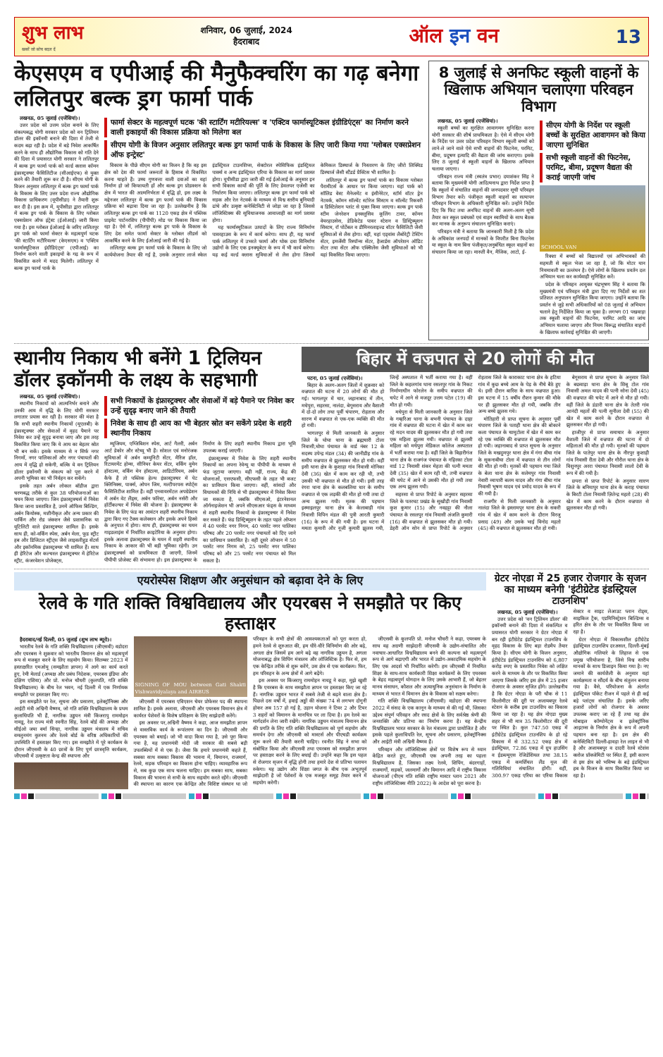शुभ लाभ
खबरें जो सोच बदल दें
शनिवार, 06 जुलाई, 2024
हैदराबाद
ऑल इन वन 13
केएसएम व एपीआई की मैनुफैक्चरिंग का गढ़ बनेगा ललितपुर बल्क ड्रग फार्मा पार्क
लखनऊ, 05 जुलाई (एजेंसियां)।
उत्तर प्रदेश को उत्तम प्रदेश बनाने के लिए संकल्पबद्ध योगी सरकार प्रदेश को वन ट्रिलियन डॉलर की इकॉनमी बनाने की दिशा में तेजी से कदम बढ़ा रही है। प्रदेश में बड़े निवेश आकर्षित करने के साथ ही औद्योगिक विकास को गति देने की दिशा में प्रयासरत योगी सरकार ने ललितपुर में बल्क ड्रग फार्मा पार्क को वर्ल्ड क्लास कॉमन इंफ्रास्ट्रक्चर फैसिलिटीज (सीआईएफ) से युक्त करने की तैयारी शुरू कर दी है। सीएम योगी के विजन अनुसार ललितपुर में बल्क ड्रग फार्मा पार्क के विकास के लिए उत्तर प्रदेश राज्य औद्योगिक विकास प्राधिकरण (यूपीसीडा) ने तैयारी शुरू कर दी है। इस क्रम में, यूपीसीडा द्वारा ललितपुर में बल्क ड्रग पार्क के विकास के लिए ग्लोबल एक्सप्रेशन ऑफ इंट्रेस्ट (ईओआई) जारी किया गया है। इस ग्लोबल ईओआई के जरिए ललितपुर ड्रग पार्क को फार्मा सेक्टर के महत्वपूर्ण घटक 'की स्टार्टिंग मटीरियल्स' (केएसएम) व 'एक्टिव फार्मास्यूटिकल इंग्रीडिएंट्स' (एपीआई) का निर्माण करने वाली इकाइयों के गढ़ के रूप में विकसित करने में मदद मिलेगी। ललितपुर में बल्क ड्रग फार्मा पार्क के
फार्मा सेक्टर के महत्वपूर्ण घटक 'की स्टार्टिंग मटीरियल्स' व 'एक्टिव फार्मास्यूटिकल इंग्रीडिएंट्स' का निर्माण करने वाली इकाइयों की विकास प्रक्रिया को मिलेगा बल
सीएम योगी के विजन अनुसार ललितपुर बल्क ड्रग फार्मा पार्क के विकास के लिए जारी किया गया 'ग्लोबल एक्सप्रेशन ऑफ इन्ट्रेस्ट'
विकास के पीछे सीएम योगी का विजन है कि वह इस क्षेत्र को देश की फार्मा जरूरतों के हिसाब से विकसित करना चाहते हैं। उच्च गुणवत्ता वाली दवाओं का यहां निर्माण हो जो किफायती हों और बल्क ड्रग प्रोडक्शन के क्षेत्र में भारत की आत्मनिर्भरता में वृद्धि हो, इस लक्ष्य के मद्देनजर ललितपुर में बल्क ड्रग फार्मा पार्क की विकास प्रक्रिया को बढ़ावा दिया जा रहा है। उल्लेखनीय है कि ललितपुर बल्क ड्रग पार्क का 1120 एकड़ क्षेत्र में पब्लिक प्राइवेट पार्टनरशिप (पीपीपी) मोड पर विकास किया जा रहा है। ऐसे में, ललितपुर बल्क ड्रग पार्क के विकास के लिए देश समेत फार्मा सेक्टर के ग्लोबल लीडर्स को आकर्षित करने के लिए ईओआई जारी की गई है।
ललितपुर बल्क ड्रग फार्मा पार्क के विकास के लिए जो कार्ययोजना तैयार की गई है, उसके अनुसार लार्ज स्केल इंडस्ट्रियल टाउनशिप्स, सेक्टोरल स्पेसिफिक इंडस्ट्रियल पार्क्स व अन्य इंडस्ट्रियल एरिया के विकास का मार्ग प्रशस्त होगा। यूपीसीडा द्वारा जारी की गई ईओआई के अनुसार इन सभी विकास कार्यों की पूर्ति के लिए डेवलपर एजेंसी का निर्धारण किया जाएगा। ललितपुर बल्क ड्रग फार्मा पार्क को सड़क और रेल नेटवर्क के माध्यम से विश्व स्तरीय बुनियादी ढांचे और उत्कृष्ट कनेक्टिविटी से जोड़ा जा रहा है जिससे लॉजिस्टिक्स की सुविधाजनक आवाजाही का मार्ग प्रशस्त होगा।
यह फार्मास्यूटिकल उत्पादों के लिए राज्य विनिर्माण पावरहाउस के रूप में कार्य करेगा। साथ ही, यह फार्मा पार्क ललितपुर में उभरते फार्मा और थोक दवा विनिर्माण उद्योगों के लिए एक इनक्यूबेटर के रूप में भी कार्य करेगा। यह कई वर्ल्ड क्लास सुविधाओं से लैस होगा जिसमें केमिकल डिस्चार्ज के निस्तारण के लिए जीरो लिक्विड डिस्चार्ज जैसी स्टैंडर्ड प्रैक्टिस भी शामिल है।
ललितपुर में बल्क ड्रग फार्मा पार्क का विकास ग्लोबल पैरामीटर्स के आधार पर किया जाएगा। यहां पार्क को सॉलिड वेस्ट मैनेजमेंट व इंसीनेरेटर, स्टॉर्म वॉटर ड्रेन नेटवर्क, कॉमन सॉल्वेंट स्टोरेज सिस्टम व सॉल्वेंट रिकवरी व डिस्टिलेशन प्लांट से युक्त किया जाएगा। बल्क ड्रग पार्क स्टीम जेनरेशन इनक्लूसिव कूलिंग टावर, कॉमन वेयरहाउसेस, डेडिकेटेड पावर स्टेशन व डिस्ट्रिब्यूशन सिस्टम, रॉ पोर्टेबल व डीमिनरलाइज्ड वॉटर फैसिलिटी जैसी सुविधाओं से लैस होगा। वहीं, यहां एड्वांस लैबोरेट्री टेस्टिंग सेंटर, इमर्जेंसी रिस्पॉन्स सेंटर, हैजार्डस ऑपरेशन ऑडिट सेंटर तथा सेंटर ऑफ एक्सिलेंस जैसी सुविधाओं को भी यहां विकसित किया जाएगा।
8 जुलाई से अनफिट स्कूली वाहनों के खिलाफ अभियान चलाएगा परिवहन विभाग
लखनऊ, 05 जुलाई (एजेंसियां)।
स्कूली बच्चों का सुरक्षित आवागमन सुनिश्चित करना योगी सरकार की शीर्ष प्राथमिकता है। ऐसे में सीएम योगी के निर्देश पर उत्तर प्रदेश परिवहन विभाग स्कूली बच्चों को लाने-ले जाने वाले ऐसे सभी वाहनों की फिटनेस, परमिट, बीमा, प्रदूषण इत्यादि की वैद्यता की जांच कराएगा। इसके लिए 8 जुलाई से स्कूली वाहनों के खिलाफ अभियान चलाया जाएगा।
परिवहन राज्य मंत्री (स्वतंत्र प्रभार) दयाशंकर सिंह ने बताया कि मुख्यमंत्री योगी आदित्यनाथ द्वारा निर्देश प्राप्त है कि स्कूलों में संचालित वाहनों की जनपदवार सूची परिवहन विभाग तैयार करें। पंजीकृत स्कूली वाहनों का सत्यापन परिवहन विभाग के अधिकारी सुनिश्चित करें। उन्होंने निर्देश दिए कि फिट तथा अनफिट वाहनों की अलग-अलग सूची तैयार कर स्कूल प्रबंधकों एवं वाहन स्वामियों के साथ बैठक कर मानक के अनुरूप संचालन सुनिश्चित कराएं।
परिवहन मंत्री ने बताया कि जानकारी मिली है कि प्रदेश के अधिकांश जनपदों में मानकों के विपरीत बिना फिटनेस या स्कूल के नाम बिना पंजीकृत/अनुबंधित स्कूल वाहनों का संचालन किया जा रहा। मारुती वैन, मैजिक, आटो, ई-
सीएम योगी के निर्देश पर स्कूली बच्चों के सुरक्षित आवागमन को किया जाएगा सुनिश्चित
सभी स्कूली वाहनों की फिटनेस, परमिट, बीमा, प्रदूषण वैद्यता की कराई जाएगी जांच
SCHOOL VAN
रिक्शा में बच्चों को विद्यालयों एवं अभिभावकों की सहमती से स्कूल भेजा जा रहा है, जो कि मोटर यान नियमावली का उल्लंघन है। ऐसे लोगों के खिलाफ प्रवर्तन दल अभियान चला कर कार्यवाही सुनिश्चित करें।
प्रदेश के परिवहन आयुक्त चंद्रभूषण सिंह ने बताया कि मुख्यमंत्री एवं परिवहन मंत्री द्वारा दिए गए निर्देशों का शत प्रतिशत अनुपालन सुनिश्चित किया जाएगा। उन्होंने बताया कि प्रवर्तन से जुड़े सभी अधिकारियों को 08 जुलाई से अभियान चलाने हेतु निर्देशित किया जा चुका है। लगभग 01 पखवाड़ा तक स्कूली वाहनों की फिटनेस, परमिट आदि का जांच अभियान चलाया जाएगा और नियम विरूद्ध संचालित वाहनों के खिलाफ कार्रवाई सुनिश्चित की जाएगी।
स्थानीय निकाय भी बनेंगे 1 ट्रिलियन डॉलर इकॉनमी के लक्ष्य के सहभागी
लखनऊ, 05 जुलाई (एजेंसियां)।
स्थानीय निकायों को आत्मनिर्भर बनाने और उनकी आय में वृद्धि के लिए योगी सरकार लगातार प्रयास कर रही है। सरकार की मंशा है कि सभी शहरी स्थानीय निकायों (यूएलबी) के इंफ्रास्ट्रक्चर और सेवाओं में वृहद पैमाने पर निवेश कर उन्हें सुदृढ़ बनाया जाए और इस तरह विकसित किया जाए कि ये आय का बेहतर स्रोत भी बन सकें। इसके माध्यम से न सिर्फ नगर निगमों, नगर पालिकाओं और नगर पंचायतों की आय में वृद्धि हो सकेगी, बल्कि ये वन ट्रिलियन डॉलर इकॉनमी के संकल्प को पूरा करने में अपनी भूमिका का भी निर्वहन कर सकेंगे।
इसके तहत अर्बन लोकल बॉडीज द्वारा चरणबद्ध तरीके से कुल 38 परियोजनाओं का चयन किया जाएगा। जिन इंफ्रास्ट्रक्चर्स में निवेश किया जाना प्रस्तावित है, उनमें ऑफिस बिल्डिंग, अर्बन कियोस्क, मशीनीकृत और अन्य प्रकार की पार्किंग और रोड जंक्शन जैसे प्रशासनिक या यूटिलिटी वाले इंफ्रास्ट्रक्चर शामिल हैं। इसके साथ ही, को-वर्किंग स्पेस, अर्बन मेला, फूड स्ट्रीट हब और डिजिटल स्ट्रीट्स जैसे लाइवलीहुड सेंटर्स और इकॉनमिक इंफ्रास्ट्रक्चर भी शामिल हैं। साथ ही हेरिटेज और कल्चरल इंफ्रास्ट्रक्चर में हेरिटेज स्ट्रीट, कंजरवेशन प्रोजेक्ट्स,
सभी निकायों के इंफ्रास्ट्रक्चर और सेवाओं में बड़े पैमाने पर निवेश कर उन्हें सुदृढ़ बनाए जाने की तैयारी
निवेश के साथ ही आय का भी बेहतर स्रोत बन सकेंगे प्रदेश के शहरी स्थानीय निकाय
म्यूजियम, एग्जिबिशन स्पेस, आर्ट गैलरी, अर्बन आर्ट डेकोर और स्टेच्यू भी हैं। सोशल एवं मनोरंजक सुविधाओं में अर्बन कम्युनिटी सेंटर, मैरिज हॉल, रिटायरमेंट होम्स, सीनियर केयर सेंटर, वर्किंग वुमेन हॉस्टल्स, वर्किंग मेन हॉस्टल्स, आडिटोरियम, अर्बन कैफे हैं तो पब्लिक हेल्थ इंफ्रास्ट्रक्चर में पेट क्लिनिक्स, पार्क्स, ओपन जिम, मल्टीपरपस स्पोर्ट्स फैसिलिटीज शामिल हैं। वहीं एनवायरमेंटल अपग्रेडेशन में अर्बन वेट लैंड्स, अर्बन फॉरेस्ट, अर्बन नर्सरी और हॉर्टीकल्चर में निवेश की योजना है। इंफ्रास्ट्रक्चर के निवेश के लिए फंड का आवंटन शहरी स्थानीय निकाय द्वारा किए गए टैक्स कलेक्शन और इसके अपने हिस्से के अनुपात में होगा। साथ ही, इंफ्रास्ट्रक्चर का चयन गाइडलाइंस में निर्धारित क्राइटेरिया के अनुसार होगा। इसके अलावा इंफ्रास्ट्रक्चर के चयन में शहरी स्थानीय निकाय के आकार की भी बड़ी भूमिका रहेगी। उन इंफ्रास्ट्रक्चर्स को प्राथमिकता दी जाएगी, जिनमें पीपीपी प्रोजेक्ट की संभावना हो। इस इंफ्रास्ट्रक्चर के निर्माण के लिए शहरी स्थानीय निकाय द्वारा भूमि उपलब्ध कराई जाएगी।
इंफ्रास्ट्रक्चर में निवेश के लिए शहरी स्थानीय निकायों का अपना रेवेन्यू या पीपीपी के माध्यम से फंड जुटाया जाएगा। यही नहीं, राज्य, केंद्र की योजनाओं, एसएफसी, सीएफसी के तहत भी बजट का प्राविधान किया जाएगा। वहीं, सांसदों और विधायकों की निधि से भी इंफ्रास्ट्रक्चर में निवेश किया जा सकता है, जबकि सीएसओ, इंटरनेशनल ऑर्गनाइजेशन भी अपने सीएसआर फंड्स के माध्यम से शहरी स्थानीय निकायों के इंफ्रास्ट्रक्चर में निवेश कर सकते हैं। फंड डिस्ट्रिब्यूशन के तहत पहले ऑप्शन में 40 परसेंट नगर निगम, 40 परसेंट नगर पालिका परिषद और 20 परसेंट नगर पंचायतों को दिए जाने का प्राविधान प्रस्तावित है। वहीं दूसरे ऑप्शन में 50 परसेंट नगर निगम को, 25 परसेंट नगर पालिका परिषद को और 25 परसेंट नगर पंचायत को मिल सकता है।
बिहार में वज्रपात से 20 लोगों की मौत
पटना, 05 जुलाई (एजेंसियां)।
बिहार के अलग-अलग जिलों में शुक्रवार को वज्रपात की घटना में 20 लोगों की मौत हो गई। भागलपुर में चार, जहानाबाद में तीन, मधेपुरा, सहरसा, नालंदा, बेगूसराय और वैशाली में दो-दो लोग तथा पूर्वी चंपारण, रोहतास और सारण में वज्रपात से एक-एक व्यक्ति की मौत हो गयी।
भागलपुर से मिली जानकारी के अनुसार जिले के घोघा थाना के ब्रह्मचारी टोला निवासी,घोघा पंचायत के वार्ड नंबर 12 के सदस्य उपेन्द्र मंडल (34) की जानीडीह गांव के समीप वज्रपात से झुलसकर मौत हो गयी। वहीं इसी थाना क्षेत्र के कुशाहा गांव निवासी मोनिका देवी (36) खेत में काम कर रही थी, तभी उसकी भी वज्रपात से मौत हो गयी। इसी तरह रंगरा थाना क्षेत्र के कलबलिया धार के समीप वज्रपात से एक लड़की की मौत हो गयी तथा दो अन्य झुलस गयी। मृतक की पहचान इस्माइलपुर थाना क्षेत्र के केलाबाड़ी गांव निवासी विपिन मंडल की पुत्री आरती कुमारी (16) के रूप में की गयी है। इस घटना में ममता कुमारी और नूजी कुमारी झुलस गयी, जिन्हें अस्पताल में भर्ती कराया गया है। वहीं जिले के कहलगांव थाना रसलपुर गांव के निकट निर्माणाधीन फोरलेन के समीप वज्रपात की चपेट में आने से मजदूर उत्तम पटेल (19) की मौत हो गयी।
मधेपुरा से मिली जानकारी के अनुसार जिले के गम्हरिआ थाना के बभनी पंचायत के दाहा गांव में वज्रपात की घटना में खेत में काम कर रहे मदन यादव की झुलसकर मौत हो गयी तथा एक महिला झुलस गयी। वज्रपात से झुलसी महिला को मधेपुरा मेडिकल कॉलेज अस्पताल में भर्ती कराया गया है। वहीं जिले के बिहारीगंज थाना क्षेत्र के राजगंज पंचायत के गहिरका टोला वार्ड 12 निवासी शंकर मेहता की पत्नी ममता देवी (35) खेत में काम रही थी, तभी वज्रपात की चपेट में आने से उसकी मौत हो गयी तथा एक अन्य झुलस गयी।
सहरसा से प्राप्त रिपोर्ट के अनुसार सहरसा जिले के पतरघट प्रखंड के सुखौड़ी गांव निवासी कुश कुमार (15) और नवहट्टा की नौला पंचायत के रसलपुर गांव निवासी अंजलि कुमारी (16) की वज्रपात से झुलसकर मौत हो गयी। डेहरी ऑन सोन से प्राप्त रिपोर्ट के अनुसार रोहतास जिले के काराकाट थाना क्षेत्र के हटिया गांव में कुछ बच्चे आम के पेड़ के नीचे बैठे हुए थे। इसी दौरान बारिश के साथ वज्रपात हुआ। इस घटना में 15 वर्षीय रौशन कुमार की मौके पर ही झुलसकर मौत हो गयी, जबकि तीन अन्य बच्चे झुलस गये।
मोतिहारी से प्राप्त सूचना के अनुसार पूर्वी चंपारण जिले के पताही थाना क्षेत्र की बोकाने कला पंचायत के चामुटोला में खेत में काम कर रहे एक व्यक्ति की वज्रपात से झुलसकर मौत हो गयी। जहानाबाद से प्राप्त सूचना के अनुसार जिले के मखदुमपुर थाना क्षेत्र में गंगा बीघा गांव के सुकनाबीघा टोला में वज्रपात से तीन लोगों की मौत हो गयी। मृतकों की पहचान गया जिले के बेला थाना क्षेत्र के सलेमपुर गांव निवासी नेवारी व्यापारी बलम यादव और गंगा बीघा गांव निवासी भूषण यादव एवं प्रमोद यादव के रूप में की गयी है।
राजगीर से मिली जानकारी के अनुसार नालंदा जिले के इस्लामपुर थाना क्षेत्र के सकरी गांव में खेत में काम करने के दौरान विरजु प्रसाद (49) और उसके भाई विनोद महतो (45) की वज्रपात से झुलसकर मौत हो गयी।
बेगूसराय से प्राप्त सूचना के अनुसार जिले के बछवाड़ा थाना क्षेत्र के शिबू टोल गांव निवासी अमल यादव की पत्नी सोना देवी (45) की वज्रपात की चपेट में आने से मौत हो गयी। वहीं जिले के डंडारी थाना क्षेत्र के तेतरी गांव आनंदी महतों की पत्नी सुनीला देवी (55) की खेत में काम करने के दौरान वज्रपात से झुलसकर मौत हो गयी।
हाजीपुर से प्राप्त समाचार के अनुसार वैशाली जिले में वज्रपात की घटना में दो महिलाओं की मौत हो गयी। मृतकों की पहचान जिले के पातेपुर थाना क्षेत्र के नीरपुर कुशाही गांव निवासी रीता देवी और गौरौल थाना क्षेत्र के विशुनपुर अररा पंचायत निवासी लालो देवी के रूप में की गयी है।
छपरा से प्राप्त रिपोर्ट के अनुसार सारण जिले के बनियापुर थाना क्षेत्र के कराह पंचायत के बिरटी टोला निवासी ज़ितेन्द्र महतो (28) की खेत में काम करने के दौरान वज्रपात से झुलसकर मौत हो गयी।
एयरोस्पेस शिक्षण और अनुसंधान को बढ़ावा देने के लिए
रेलवे के गति शक्ति विश्वविद्यालय और एयरबस ने समझौते पर किए हस्ताक्षर
हैदराबाद/नई दिल्ली, 05 जुलाई (शुभ लाभ ब्यूरो)।
भारतीय रेलवे के गति शक्ति विश्वविद्यालय (जीएसवी) वडोदरा और एयरबस ने शुक्रवार को भारतीय विमानन क्षेत्र को महत्वपूर्ण रूप से मजबूत करने के लिए सहयोग किया। सितम्बर 2023 में हस्ताक्षरित एमओयू (समझौता ज्ञापन) में आगे का कार्य करते हुए, रेमी मेलार्ड (अध्यक्ष और प्रबंध निदेशक, एयरबस इंडिया और दक्षिण एशिया) और प्रो. मनोज चौधरी (कुलपति, गति शक्ति विश्वविद्यालय) के बीच रेल भवन, नई दिल्ली में एक निर्णायक समझौते पर हस्ताक्षर किए गए।
इस समझौते पर रेल, सूचना और प्रसारण, इलेक्ट्रॉनिक्स और आईटी मंत्री अश्विनी वैष्णव, जो गति शक्ति विश्वविद्यालय के प्रथम कुलाधिपति भी हैं, नागरिक उड्डयन मंत्री किंजरापु राममोहन नायडू, रेल राज्य मंत्री रवनीत सिंह, रेलवे बोर्ड की अध्यक्ष और सीईओ जया वर्मा सिन्हा, नागरिक उड्डयन मंत्रालय में सचिव वमलुनमंग वुलनम और रेलवे बोर्ड के वरिष्ठ अधिकारियों की उपस्थिति में हस्ताक्षर किए गए। इस समझौते में पूरे कार्यक्रम के दौरान जीएसवी के 40 छात्रों के लिए पूर्ण छात्रवृत्ति कार्यक्रम, जीएसवी में उत्कृष्टता केन्द्र की स्थापना और
SIGNING OF MOU between Gati Shakti Vishwavidyalaya and AIRBUS
जीएसवी में एयरबस एविएशन चेयर प्रोफेसर पद की स्थापना शामिल है। इसके अलावा, जीएसवी और एयरबस विमानन क्षेत्र में कार्यरत पेशेवरों के विशेष प्रशिक्षण के लिए साझेदारी करेंगे।
इस अवसर पर,अश्विनी वैष्णव ने कहा, आज समझौता ज्ञापन से वास्तविक कार्य के रूपांतरण का दिन है। जीएसवी और एयरबस को बधाई। जो भी वादा किया गया है, उसे पूरा किया गया है, यह प्रधानमंत्री मोदी जी सरकार की सबसे बड़ी उपलब्धियों में से एक है। जैसा कि हमारे प्रधानमंत्री कहते हैं, सबका साथ सबका विकास की भावना में, विमानन, राजमार्ग, रेलवे, सड़क परिवहन का विकास होना चाहिए। व्यावहारिक रूप से, सब कुछ एक साथ चलना चाहिए। हम सबका साथ, सबका विकास की भावना से सभी के साथ सहयोग करते रहेंगे। जीएसवी की स्थापना का कारण एक केन्द्रित और विशिष्ट संस्थान था जो परिवहन के सभी क्षेत्रों की आवश्यकताओं को पूरा करता हो, हमने रेलवे से शुरुआत की, हम धीरे-धीरे विनिर्माण की ओर बढ़े, अगला क्षेत्र जिसमें हम आगे बढ़े वह नागरिक उड्डयन है, अगला योजनाबद्ध क्षेत्र शिपिंग मंत्रालय और लॉजिस्टिक है। फिर से, हम एक केन्द्रित तरीके से शुरू करेंगे, उस क्षेत्र से एक कार्यक्रम। फिर, हम परिवहन के अन्य क्षेत्रों में आगे बढ़ेंगे।
इस अवसर पर किंजरापु राममोहन नायडू ने कहा, मुझे खुशी है कि एयरबस के साथ समझौता ज्ञापन पर हस्ताक्षर किए जा रहे हैं। नागरिक उड्डयन भारत में सबसे तेजी से बढ़ने वाला क्षेत्र है। पिछले दस वर्षों में, हवाई अड्डों की संख्या 74 से लगभग दोगुनी होकर अब 157 हो गई है, उड़ान योजना ने टियर 2 और टियर 3 शहरों को विमानन के मानचित्र पर ला दिया है। हम रेलवे का मार्गदर्शन लेना जारी रखेंगे। नागरिक उड्डयन मंत्रालय विमानन क्षेत्र की प्रगति के लिए गति शक्ति विश्वविद्यालय को पूर्ण सहयोग और समर्थन देगा और जीएसवी को मास्टर्स और पीएचडी कार्यक्रम शुरू करने की तैयारी करनी चाहिए। रवनीत सिंह ने सभा को संबोधित किया और जीएसवी तथा एयरबस को समझौता ज्ञापन पर हस्ताक्षर करने के लिए बधाई दी। उन्होंने कहा कि इस पहल से रोजगार सृजन में वृद्धि होगी तथा हमारे देश से प्रतिभा पलायन रुकेगा। यह उद्योग और शिक्षा जगत के बीच एक अभूतपूर्व साझेदारी है जो पेशेवरों के एक मजबूत समूह तैयार करने में सहयोग करेगी।
जीएसवी के कुलपति प्रो. मनोज चौधरी ने कहा, एयरबस के साथ यह अग्रणी साझेदारी जीएसवी के उद्योग-संचालित और नवाचार-आधारित विश्वविद्यालय बनने की कल्पना को महत्वपूर्ण रूप से आगे बढ़ाएगी और भारत में उद्योग-अकादमिक सहयोग के लिए एक आदर्श भी निर्धारित करेगी। हम जीएसवी में नियमित शिक्षा के साथ-साथ कार्यकारी शिक्षा कार्यक्रमों के लिए एयरबस के बेहद महत्वपूर्ण योगदान के लिए उसके आभारी हैं, जो बेहतर मानव संसाधन, कौशल और अत्याधुनिक अनुसंधान के निर्माण के माध्यम से भारत में विमानन क्षेत्र के विकास को सक्षम करेगा।
गति शक्ति विश्वविद्यालय (जीएसवी) वडोदरा की स्थापना 2022 में संसद के एक कानून के माध्यम से की गई थी, जिसका उद्देश्य संपूर्ण परिवहन और रसद क्षेत्रों के लिए सर्वश्रेष्ठ श्रेणी की जनशक्ति और प्रतिभा का निर्माण करना है। यह केन्द्रीय विश्वविद्यालय भारत सरकार के रेल मंत्रालय द्वारा प्रायोजित है और इसके पहले कुलाधिपति रेल, सूचना और प्रसारण, इलेक्ट्रॉनिक्स और आईटी मंत्री अश्विनी वैष्णव हैं।
परिवहन और लॉजिस्टिक्स क्षेत्रों पर विशेष रूप से ध्यान केंद्रित करते हुए, जीएसवी एक अपनी तरह का पहला विश्वविद्यालय है, जिसका लक्ष्य रेलवे, शिपिंग, बंदरगाहों, राजमार्गों, सड़कों, जलमार्गों और विमानन आदि में राष्ट्रीय विकास योजनाओं (पीएम गति शक्ति राष्ट्रीय मास्टर प्लान 2021 और राष्ट्रीय लॉजिस्टिक्स नीति 2022) के आदेश को पूरा करना है।
ग्रेटर नोएडा में 25 हजार रोजगार के सृजन का माध्यम बनेगी 'इंटीग्रेटेड इंडस्ट्रियल टाउनशिप'
लखनऊ, 05 जुलाई (एजेंसियां)।
उत्तर प्रदेश को 'वन ट्रिलियन डॉलर' की इकॉनमी बनाने की दिशा में संकल्पित व प्रयासरत योगी सरकार ने ग्रेटर नोएडा में बन रही इंटीग्रेटेड इंडस्ट्रियल टाउनशिप के वृहद विकास के लिए बड़ा रोडमैप तैयार किया है। सीएम योगी के विजन अनुसार, इंटीग्रेटेड इंडस्ट्रियल टाउनशिप को 6,807 करोड़ रुपए के प्रस्तावित निवेश को लक्षित करने के माध्यम के तौर पर विकसित किया जाएगा जिसके जरिए इस क्षेत्र में 25 हजार रोजगार के अवसर सृजित होंगे। उल्लेखनीय है कि ग्रेटर नोएडा के परी चौक से 11 किलोमीटर की दूरी पर अजायबपुर रेलवे स्टेशन के करीब इस टाउनशिप का विकास किया जा रहा है। यह क्षेत्र नोएडा मुख्य शहर से भी मात्र 35 किलोमीटर की दूरी पर स्थित है। कुल 747.50 एकड़ में इंटीग्रेटेड इंडस्ट्रियल टाउनशिप के हो रहे विकास में से 332.52 एकड़ क्षेत्र में इंडस्ट्रियल, 72.86 एकड़ में ग्रुप हाउसिंग व ईडब्ल्यूएस रेजिडेंशियल तथा 38.15 एकड़ में कमर्शियल लैंड यूज की गतिविधियां संचालित होंगी। वहीं, 300.97 एकड़ एरिया का एरिया विकास सेक्टर व साइट लेआउट प्लान रोड्स, साइकिल ट्रैक, एडमिनिस्ट्रेशन बिल्डिंग्स व हरित क्षेत्र के तौर पर विकसित किया जा रहा है।
ग्रेटर नोएडा में विकासशील इंटीग्रेटेड इंडस्ट्रियल टाउनशिप दरअसल, दिल्ली-मुंबई औद्योगिक गलियारे के लिहाज से एक प्रमुख परियोजना है, जिसे विश्व स्तरीय मानकों के साथ डिजाइन किया गया है। नए जमाने की कार्यशैली के अनुसार यहां कार्यक्षमता व सौंदर्य के बीच संतुलन बनाया गया है। वैसे, परियोजना के अंतर्गत इंडस्ट्रियल पॉकेट रीजन में पहले से ही कई बड़े प्लांट्स संचालित हैं। इसके जरिए हजारों लोगों को रोजगार के अवसर उपलब्ध कराए जा रहे हैं तथा यह क्षेत्र मोबाइल कॉम्पोनेंट्स व इलेक्ट्रॉनिक आइटम्स के निर्माण क्षेत्र के रूप में अपनी पहचान बना रहा है। इस क्षेत्र की कनेक्टिविटी दिल्ली-हावड़ा रेल लाइन से भी है और अजायबपुर व दादरी रेलवे स्टेशंस क्लोज प्रॉक्जेमिटी पर स्थित हैं, इसी कारण से इस क्षेत्र को भविष्य के बड़े इंडस्ट्रियल हब के विजन के साथ विकसित किया जा रहा है।